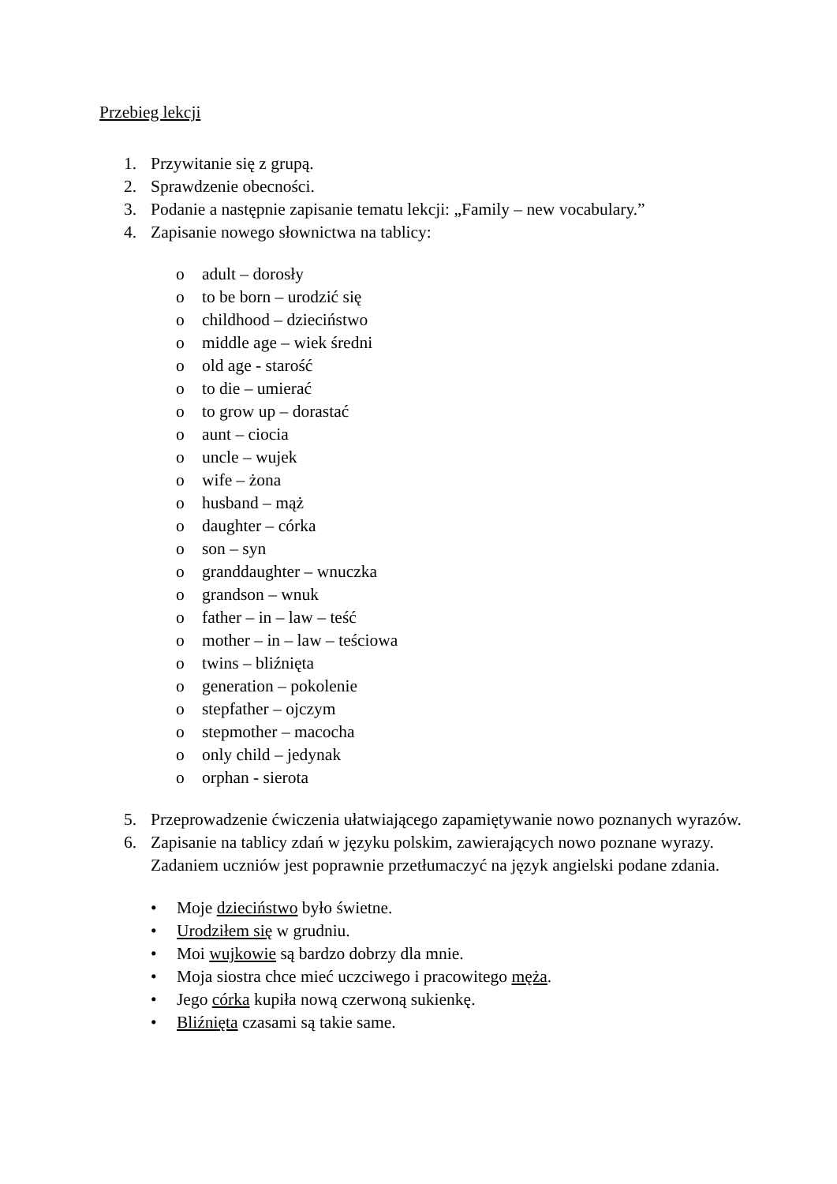Przebieg lekcji
1. Przywitanie się z grupą.
2. Sprawdzenie obecności.
3. Podanie a następnie zapisanie tematu lekcji: „Family – new vocabulary.”
4. Zapisanie nowego słownictwa na tablicy:
o adult – dorosły
o to be born – urodzić się
o childhood – dzieciństwo
o middle age – wiek średni
o old age - starość
o to die – umierać
o to grow up – dorastać
o aunt – ciocia
o uncle – wujek
o wife – żona
o husband – mąż
o daughter – córka
o son – syn
o granddaughter – wnuczka
o grandson – wnuk
o father – in – law – teść
o mother – in – law – teściowa
o twins – bliźnięta
o generation – pokolenie
o stepfather – ojczym
o stepmother – macocha
o only child – jedynak
o orphan - sierota
5. Przeprowadzenie ćwiczenia ułatwiającego zapamiętywanie nowo poznanych wyrazów.
6. Zapisanie na tablicy zdań w języku polskim, zawierających nowo poznane wyrazy. Zadaniem uczniów jest poprawnie przetłumaczyć na język angielski podane zdania.
• Moje dzieciństwo było świetne.
• Urodziłem się w grudniu.
• Moi wujkowie są bardzo dobrzy dla mnie.
• Moja siostra chce mieć uczciwego i pracowitego męża.
• Jego córka kupiła nową czerwoną sukienkę.
• Bliźnięta czasami są takie same.